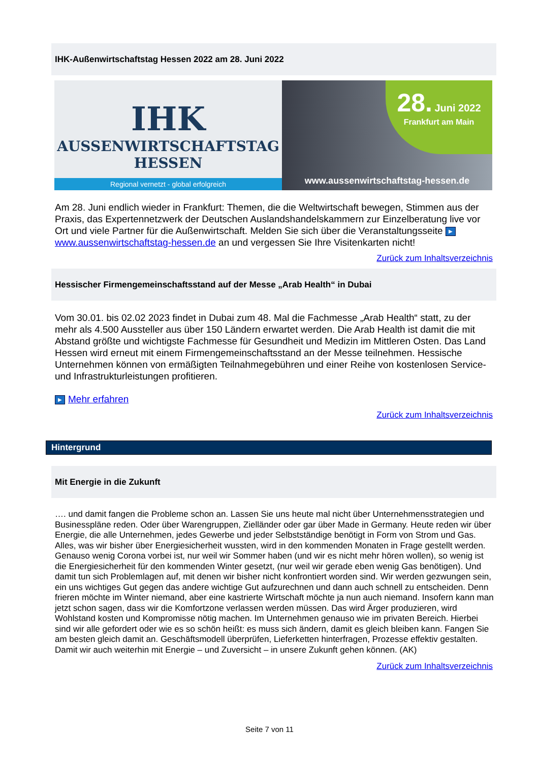IHK-Außenwirtschaftstag Hessen 2022 am 28. Juni 2022
IHK
AUSSENWIRTSCHAFTSTAG
HESSEN
Regional vernetzt - global erfolgreich
28. Juni 2022
Frankfurt am Main
www.aussenwirtschaftstag-hessen.de
Am 28. Juni endlich wieder in Frankfurt: Themen, die die Weltwirtschaft bewegen, Stimmen aus der Praxis, das Expertennetzwerk der Deutschen Auslandshandelskammern zur Einzelberatung live vor Ort und viele Partner für die Außenwirtschaft. Melden Sie sich über die Veranstaltungsseite ▶ www.aussenwirtschaftstag-hessen.de an und vergessen Sie Ihre Visitenkarten nicht!
Zurück zum Inhaltsverzeichnis
Hessischer Firmengemeinschaftsstand auf der Messe „Arab Health“ in Dubai
Vom 30.01. bis 02.02 2023 findet in Dubai zum 48. Mal die Fachmesse „Arab Health“ statt, zu der mehr als 4.500 Aussteller aus über 150 Ländern erwartet werden. Die Arab Health ist damit die mit Abstand größte und wichtigste Fachmesse für Gesundheit und Medizin im Mittleren Osten. Das Land Hessen wird erneut mit einem Firmengemeinschaftsstand an der Messe teilnehmen. Hessische Unternehmen können von ermäßigten Teilnahmegebühren und einer Reihe von kostenlosen Service- und Infrastrukturleistungen profitieren.
▶ Mehr erfahren
Zurück zum Inhaltsverzeichnis
Hintergrund
Mit Energie in die Zukunft
…. und damit fangen die Probleme schon an. Lassen Sie uns heute mal nicht über Unternehmensstrategien und Businesspläne reden. Oder über Warengruppen, Zielländer oder gar über Made in Germany. Heute reden wir über Energie, die alle Unternehmen, jedes Gewerbe und jeder Selbstständige benötigt in Form von Strom und Gas. Alles, was wir bisher über Energiesicherheit wussten, wird in den kommenden Monaten in Frage gestellt werden. Genauso wenig Corona vorbei ist, nur weil wir Sommer haben (und wir es nicht mehr hören wollen), so wenig ist die Energiesicherheit für den kommenden Winter gesetzt, (nur weil wir gerade eben wenig Gas benötigen). Und damit tun sich Problemlagen auf, mit denen wir bisher nicht konfrontiert worden sind. Wir werden gezwungen sein, ein uns wichtiges Gut gegen das andere wichtige Gut aufzurechnen und dann auch schnell zu entscheiden. Denn frieren möchte im Winter niemand, aber eine kastrierte Wirtschaft möchte ja nun auch niemand. Insofern kann man jetzt schon sagen, dass wir die Komfortzone verlassen werden müssen. Das wird Ärger produzieren, wird Wohlstand kosten und Kompromisse nötig machen. Im Unternehmen genauso wie im privaten Bereich. Hierbei sind wir alle gefordert oder wie es so schön heißt: es muss sich ändern, damit es gleich bleiben kann. Fangen Sie am besten gleich damit an. Geschäftsmodell überprüfen, Lieferketten hinterfragen, Prozesse effektiv gestalten. Damit wir auch weiterhin mit Energie – und Zuversicht – in unsere Zukunft gehen können. (AK)
Zurück zum Inhaltsverzeichnis
Seite 7 von 11